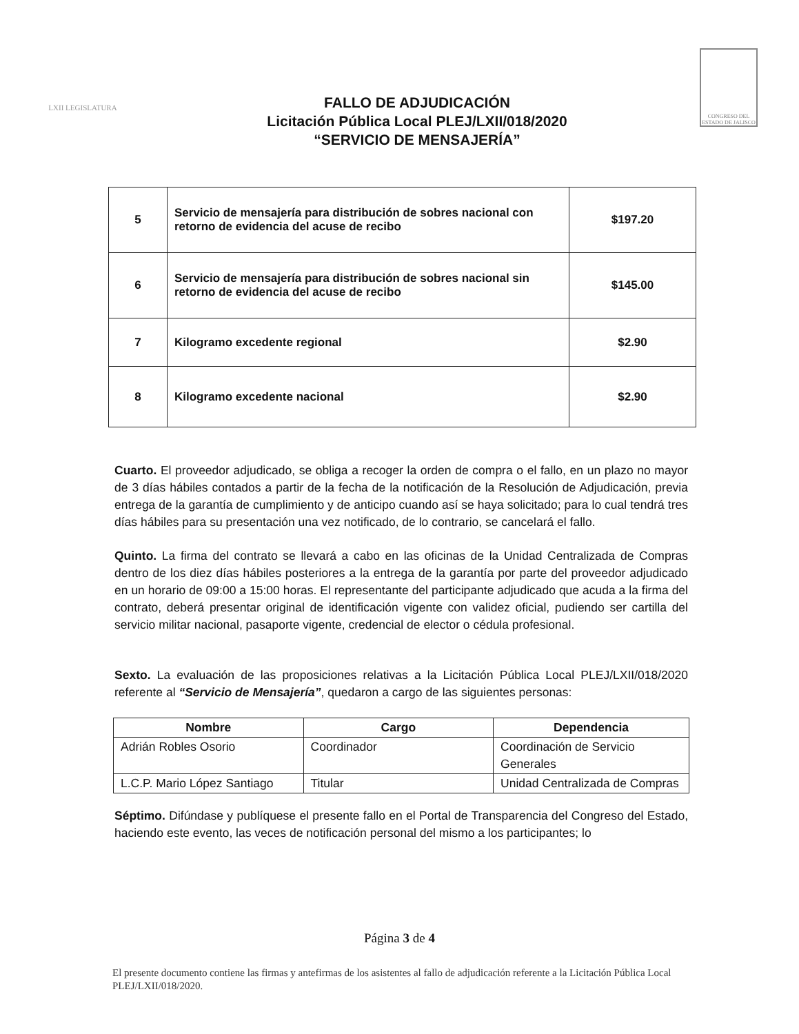LXII LEGISLATURA
FALLO DE ADJUDICACIÓN
Licitación Pública Local PLEJ/LXII/018/2020
“SERVICIO DE MENSAJERÍA”
CONGRESO DEL ESTADO DE JALISCO
| 5 | Servicio de mensajería para distribución de sobres nacional con retorno de evidencia del acuse de recibo | $197.20 |
| 6 | Servicio de mensajería para distribución de sobres nacional sin retorno de evidencia del acuse de recibo | $145.00 |
| 7 | Kilogramo excedente regional | $2.90 |
| 8 | Kilogramo excedente nacional | $2.90 |
Cuarto. El proveedor adjudicado, se obliga a recoger la orden de compra o el fallo, en un plazo no mayor de 3 días hábiles contados a partir de la fecha de la notificación de la Resolución de Adjudicación, previa entrega de la garantía de cumplimiento y de anticipo cuando así se haya solicitado; para lo cual tendrá tres días hábiles para su presentación una vez notificado, de lo contrario, se cancelará el fallo.
Quinto. La firma del contrato se llevará a cabo en las oficinas de la Unidad Centralizada de Compras dentro de los diez días hábiles posteriores a la entrega de la garantía por parte del proveedor adjudicado en un horario de 09:00 a 15:00 horas. El representante del participante adjudicado que acuda a la firma del contrato, deberá presentar original de identificación vigente con validez oficial, pudiendo ser cartilla del servicio militar nacional, pasaporte vigente, credencial de elector o cédula profesional.
Sexto. La evaluación de las proposiciones relativas a la Licitación Pública Local PLEJ/LXII/018/2020 referente al “Servicio de Mensajería”, quedaron a cargo de las siguientes personas:
| Nombre | Cargo | Dependencia |
| --- | --- | --- |
| Adrián Robles Osorio | Coordinador | Coordinación de Servicio Generales |
| L.C.P. Mario López Santiago | Titular | Unidad Centralizada de Compras |
Séptimo. Difúndase y publíquese el presente fallo en el Portal de Transparencia del Congreso del Estado, haciendo este evento, las veces de notificación personal del mismo a los participantes; lo
Página 3 de 4
El presente documento contiene las firmas y antefirmas de los asistentes al fallo de adjudicación referente a la Licitación Pública Local PLEJ/LXII/018/2020.